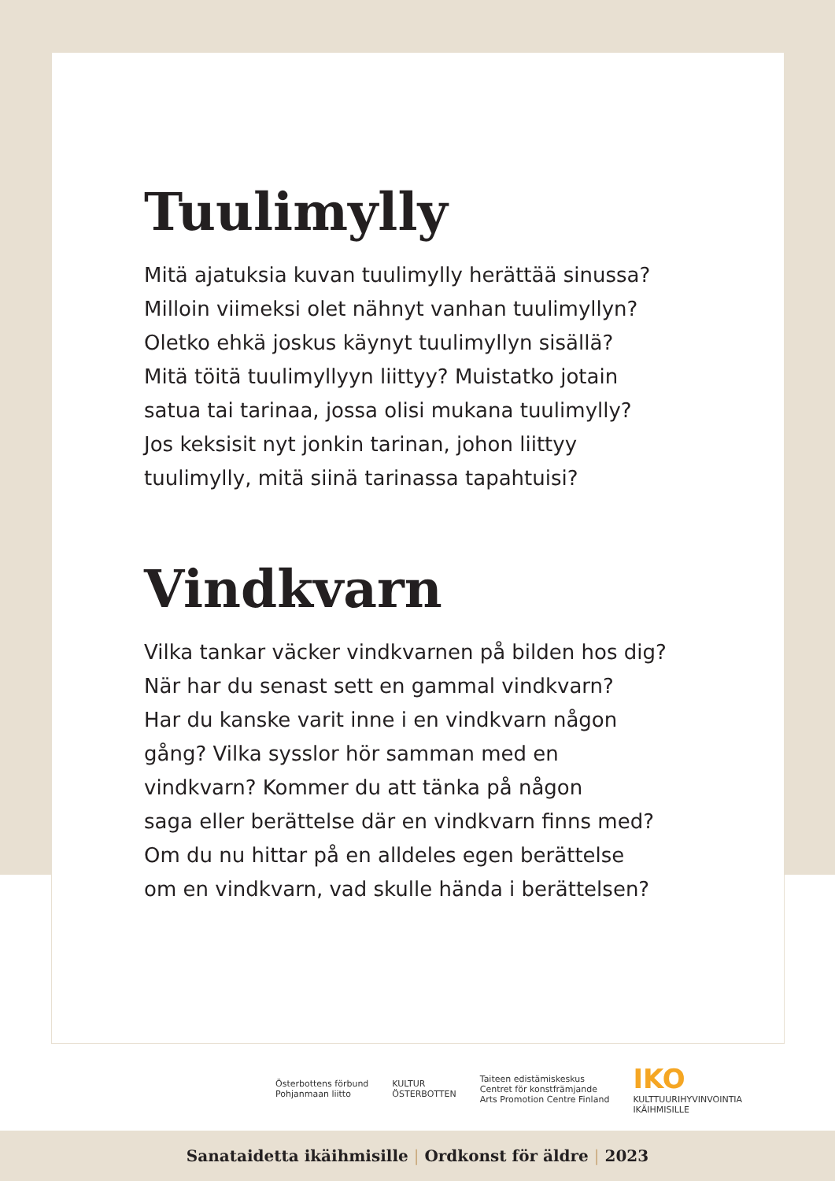Tuulimylly
Mitä ajatuksia kuvan tuulimylly herättää sinussa?
Milloin viimeksi olet nähnyt vanhan tuulimyllyn?
Oletko ehkä joskus käynyt tuulimyllyn sisällä?
Mitä töitä tuulimyllyyn liittyy? Muistatko jotain
satua tai tarinaa, jossa olisi mukana tuulimylly?
Jos keksisit nyt jonkin tarinan, johon liittyy
tuulimylly, mitä siinä tarinassa tapahtuisi?
Vindkvarn
Vilka tankar väcker vindkvarnen på bilden hos dig?
När har du senast sett en gammal vindkvarn?
Har du kanske varit inne i en vindkvarn någon
gång? Vilka sysslor hör samman med en
vindkvarn? Kommer du att tänka på någon
saga eller berättelse där en vindkvarn finns med?
Om du nu hittar på en alldeles egen berättelse
om en vindkvarn, vad skulle hända i berättelsen?
Österbottens förbund
Pohjanmaan liitto
KULTUR
ÖSTERBOTTEN
Taiteen edistämiskeskus
Centret för konstfrämjande
Arts Promotion Centre Finland
IKO
KULTTUURIHYVINVOINTIA
IKÄIHMISILLE
Sanataidetta ikäihmisille | Ordkonst för äldre | 2023